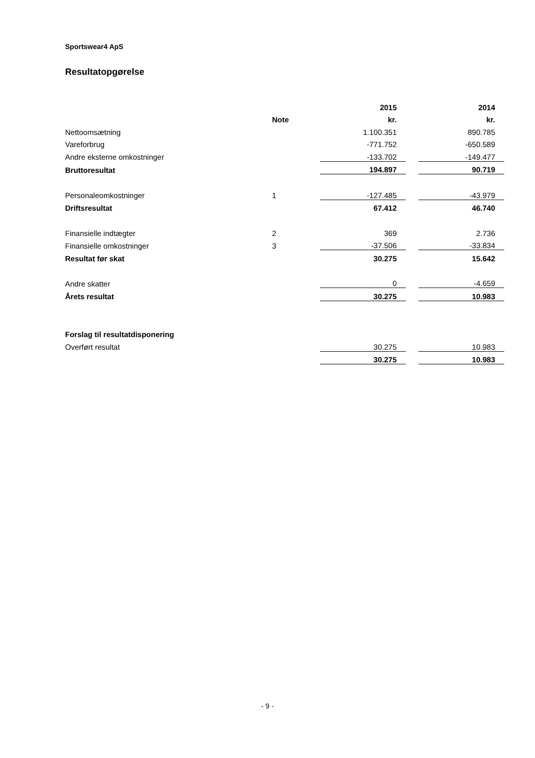Sportswear4 ApS
Resultatopgørelse
| | | 2015 | | 2014 |
| --- | --- | --- | --- | --- |
| | Note | kr. | | kr. |
| Nettoomsætning | | 1.100.351 | | 890.785 |
| Vareforbrug | | -771.752 | | -650.589 |
| Andre eksterne omkostninger | | -133.702 | | -149.477 |
| Bruttoresultat | | 194.897 | | 90.719 |
| Personaleomkostninger | 1 | -127.485 | | -43.979 |
| Driftsresultat | | 67.412 | | 46.740 |
| Finansielle indtægter | 2 | 369 | | 2.736 |
| Finansielle omkostninger | 3 | -37.506 | | -33.834 |
| Resultat før skat | | 30.275 | | 15.642 |
| Andre skatter | | 0 | | -4.659 |
| Årets resultat | | 30.275 | | 10.983 |
| Forslag til resultatdisponering | | | | |
| Overført resultat | | 30.275 | | 10.983 |
| | | 30.275 | | 10.983 |
- 9 -